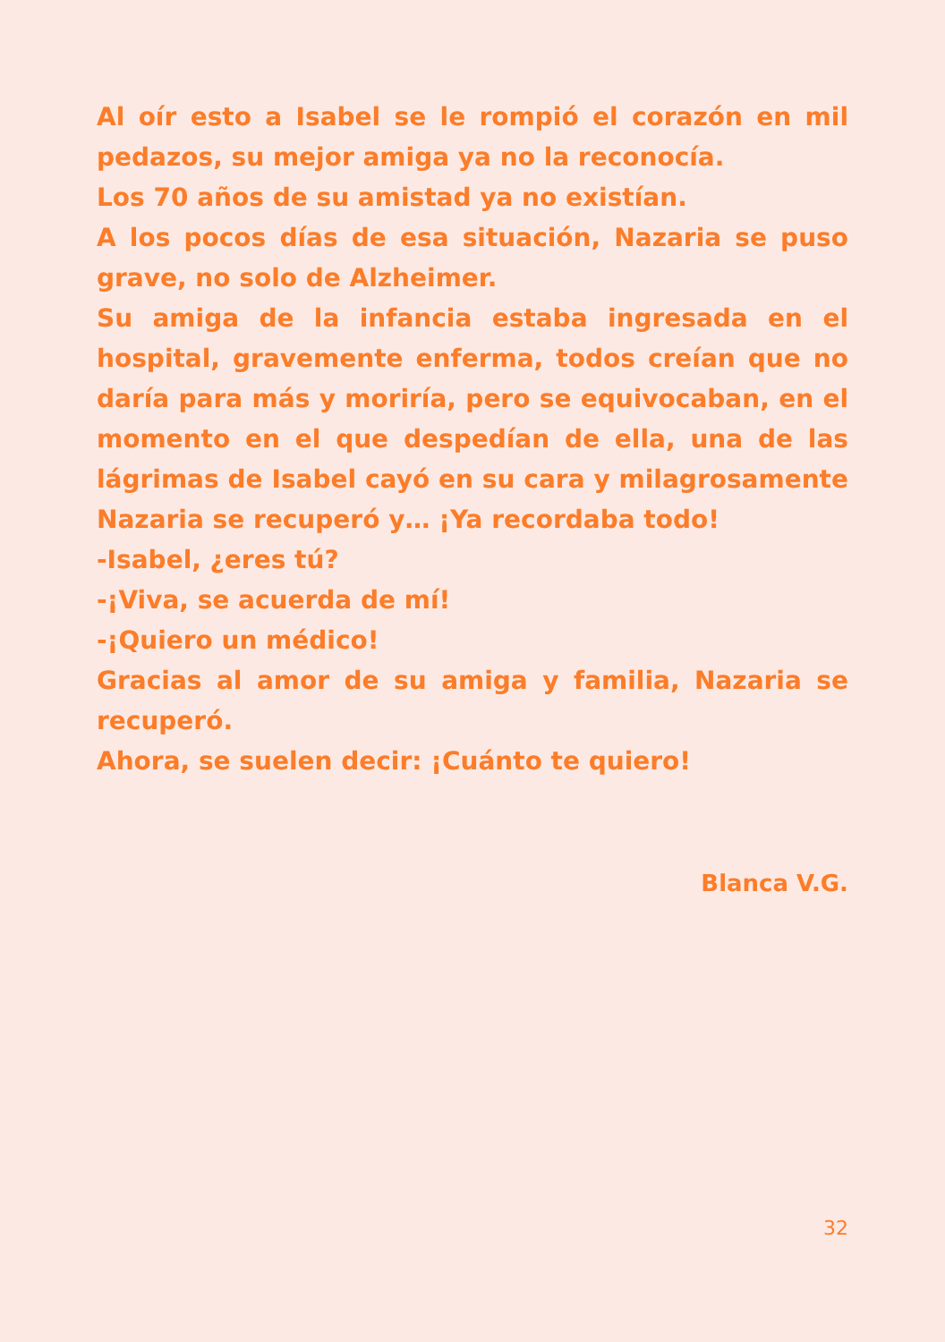Al oír esto a Isabel se le rompió el corazón en mil pedazos, su mejor amiga ya no la reconocía.
Los 70 años de su amistad ya no existían.
A los pocos días de esa situación, Nazaria se puso grave, no solo de Alzheimer.
Su amiga de la infancia estaba ingresada en el hospital, gravemente enferma, todos creían que no daría para más y moriría, pero se equivocaban, en el momento en el que despedían de ella, una de las lágrimas de Isabel cayó en su cara y milagrosamente Nazaria se recuperó y… ¡Ya recordaba todo!
-Isabel, ¿eres tú?
-¡Viva, se acuerda de mí!
-¡Quiero un médico!
Gracias al amor de su amiga y familia, Nazaria se recuperó.
Ahora, se suelen decir: ¡Cuánto te quiero!
Blanca V.G.
32